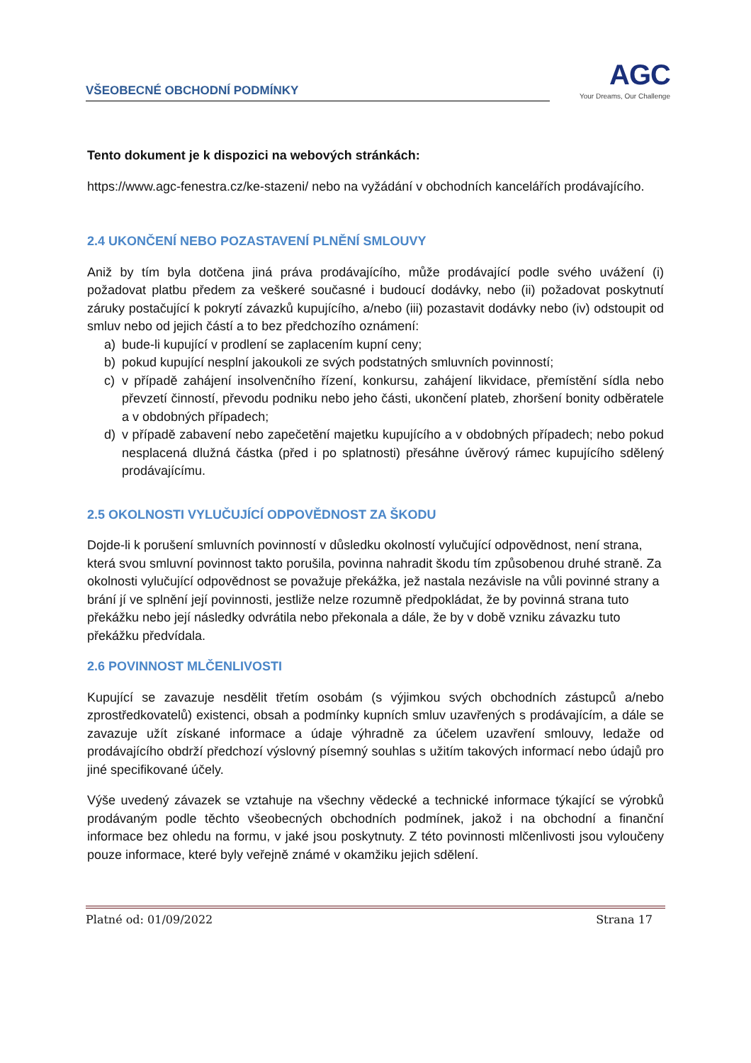VŠEOBECNÉ OBCHODNÍ PODMÍNKY
AGC
Your Dreams, Our Challenge
Tento dokument je k dispozici na webových stránkách:
https://www.agc-fenestra.cz/ke-stazeni/ nebo na vyžádání v obchodních kancelářích prodávajícího.
2.4 UKONČENÍ NEBO POZASTAVENÍ PLNĚNÍ SMLOUVY
Aniž by tím byla dotčena jiná práva prodávajícího, může prodávající podle svého uvážení (i) požadovat platbu předem za veškeré současné i budoucí dodávky, nebo (ii) požadovat poskytnutí záruky postačující k pokrytí závazků kupujícího, a/nebo (iii) pozastavit dodávky nebo (iv) odstoupit od smluv nebo od jejich částí a to bez předchozího oznámení:
a) bude-li kupující v prodlení se zaplacením kupní ceny;
b) pokud kupující nesplní jakoukoli ze svých podstatných smluvních povinností;
c) v případě zahájení insolvenčního řízení, konkursu, zahájení likvidace, přemístění sídla nebo převzetí činností, převodu podniku nebo jeho části, ukončení plateb, zhoršení bonity odběratele a v obdobných případech;
d) v případě zabavení nebo zapečetění majetku kupujícího a v obdobných případech; nebo pokud nesplacená dlužná částka (před i po splatnosti) přesáhne úvěrový rámec kupujícího sdělený prodávajícímu.
2.5 OKOLNOSTI VYLUČUJÍCÍ ODPOVĚDNOST ZA ŠKODU
Dojde-li k porušení smluvních povinností v důsledku okolností vylučující odpovědnost, není strana, která svou smluvní povinnost takto porušila, povinna nahradit škodu tím způsobenou druhé straně. Za okolnosti vylučující odpovědnost se považuje překážka, jež nastala nezávisle na vůli povinné strany a brání jí ve splnění její povinnosti, jestliže nelze rozumně předpokládat, že by povinná strana tuto překážku nebo její následky odvrátila nebo překonala a dále, že by v době vzniku závazku tuto překážku předvídala.
2.6 POVINNOST MLČENLIVOSTI
Kupující se zavazuje nesdělit třetím osobám (s výjimkou svých obchodních zástupců a/nebo zprostředkovatelů) existenci, obsah a podmínky kupních smluv uzavřených s prodávajícím, a dále se zavazuje užít získané informace a údaje výhradně za účelem uzavření smlouvy, ledaže od prodávajícího obdrží předchozí výslovný písemný souhlas s užitím takových informací nebo údajů pro jiné specifikované účely.
Výše uvedený závazek se vztahuje na všechny vědecké a technické informace týkající se výrobků prodávaným podle těchto všeobecných obchodních podmínek, jakož i na obchodní a finanční informace bez ohledu na formu, v jaké jsou poskytnuty. Z této povinnosti mlčenlivosti jsou vyloučeny pouze informace, které byly veřejně známé v okamžiku jejich sdělení.
Platné od: 01/09/2022 Strana 17